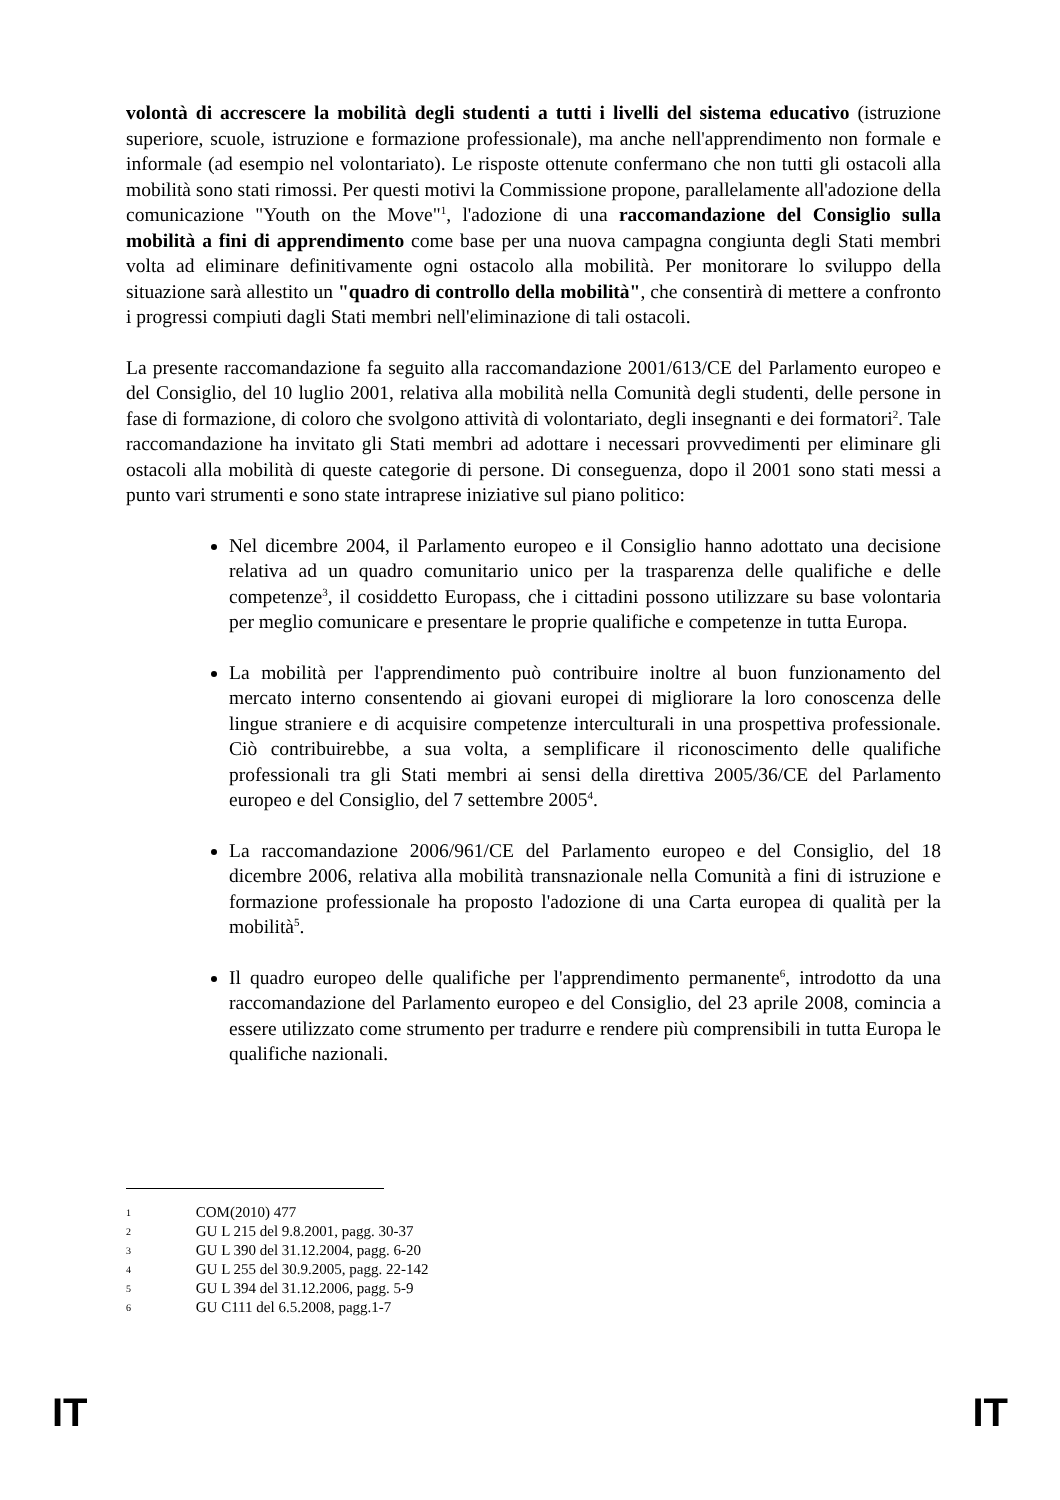volontà di accrescere la mobilità degli studenti a tutti i livelli del sistema educativo (istruzione superiore, scuole, istruzione e formazione professionale), ma anche nell'apprendimento non formale e informale (ad esempio nel volontariato). Le risposte ottenute confermano che non tutti gli ostacoli alla mobilità sono stati rimossi. Per questi motivi la Commissione propone, parallelamente all'adozione della comunicazione "Youth on the Move"<sup>1</sup>, l'adozione di una raccomandazione del Consiglio sulla mobilità a fini di apprendimento come base per una nuova campagna congiunta degli Stati membri volta ad eliminare definitivamente ogni ostacolo alla mobilità. Per monitorare lo sviluppo della situazione sarà allestito un "quadro di controllo della mobilità", che consentirà di mettere a confronto i progressi compiuti dagli Stati membri nell'eliminazione di tali ostacoli.
La presente raccomandazione fa seguito alla raccomandazione 2001/613/CE del Parlamento europeo e del Consiglio, del 10 luglio 2001, relativa alla mobilità nella Comunità degli studenti, delle persone in fase di formazione, di coloro che svolgono attività di volontariato, degli insegnanti e dei formatori<sup>2</sup>. Tale raccomandazione ha invitato gli Stati membri ad adottare i necessari provvedimenti per eliminare gli ostacoli alla mobilità di queste categorie di persone. Di conseguenza, dopo il 2001 sono stati messi a punto vari strumenti e sono state intraprese iniziative sul piano politico:
Nel dicembre 2004, il Parlamento europeo e il Consiglio hanno adottato una decisione relativa ad un quadro comunitario unico per la trasparenza delle qualifiche e delle competenze<sup>3</sup>, il cosiddetto Europass, che i cittadini possono utilizzare su base volontaria per meglio comunicare e presentare le proprie qualifiche e competenze in tutta Europa.
La mobilità per l'apprendimento può contribuire inoltre al buon funzionamento del mercato interno consentendo ai giovani europei di migliorare la loro conoscenza delle lingue straniere e di acquisire competenze interculturali in una prospettiva professionale. Ciò contribuirebbe, a sua volta, a semplificare il riconoscimento delle qualifiche professionali tra gli Stati membri ai sensi della direttiva 2005/36/CE del Parlamento europeo e del Consiglio, del 7 settembre 2005<sup>4</sup>.
La raccomandazione 2006/961/CE del Parlamento europeo e del Consiglio, del 18 dicembre 2006, relativa alla mobilità transnazionale nella Comunità a fini di istruzione e formazione professionale ha proposto l'adozione di una Carta europea di qualità per la mobilità<sup>5</sup>.
Il quadro europeo delle qualifiche per l'apprendimento permanente<sup>6</sup>, introdotto da una raccomandazione del Parlamento europeo e del Consiglio, del 23 aprile 2008, comincia a essere utilizzato come strumento per tradurre e rendere più comprensibili in tutta Europa le qualifiche nazionali.
1 COM(2010) 477
2 GU L 215 del 9.8.2001, pagg. 30-37
3 GU L 390 del 31.12.2004, pagg. 6-20
4 GU L 255 del 30.9.2005, pagg. 22-142
5 GU L 394 del 31.12.2006, pagg. 5-9
6 GU C111 del 6.5.2008, pagg.1-7
IT IT